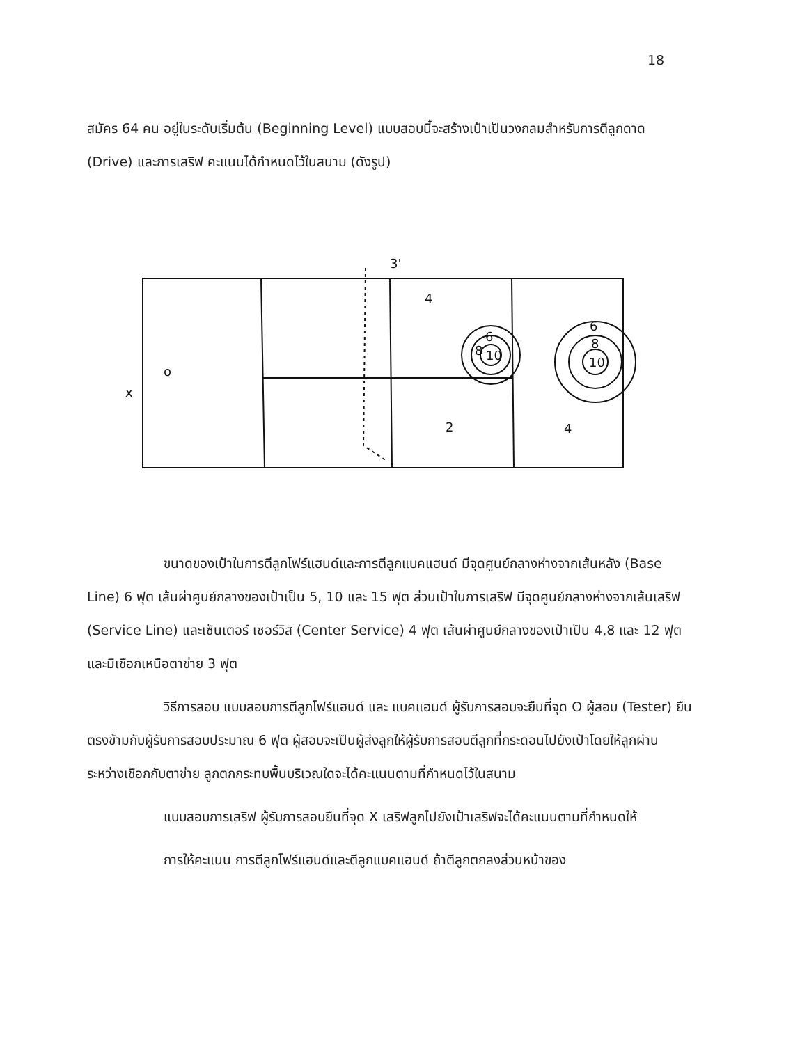18
สมัคร 64 คน อยู่ในระดับเริ่มต้น (Beginning Level) แบบสอบนี้จะสร้างเป้าเป็นวงกลมสำหรับการตีลูกดาด (Drive) และการเสริฟ คะแนนได้กำหนดไว้ในสนาม (ดังรูป)
3'
4
6
8
10
6
8
10
o
x
2
4
ขนาดของเป้าในการตีลูกโฟร์แฮนด์และการตีลูกแบคแฮนด์ มีจุดศูนย์กลางห่างจากเส้นหลัง (Base Line) 6 ฟุต เส้นผ่าศูนย์กลางของเป้าเป็น 5, 10 และ 15 ฟุต ส่วนเป้าในการเสริฟ มีจุดศูนย์กลางห่างจากเส้นเสริฟ (Service Line) และเซ็นเตอร์ เซอร์วิส (Center Service) 4 ฟุต เส้นผ่าศูนย์กลางของเป้าเป็น 4,8 และ 12 ฟุต และมีเชือกเหนือตาข่าย 3 ฟุต
วิธีการสอบ แบบสอบการตีลูกโฟร์แฮนด์ และ แบคแฮนด์ ผู้รับการสอบจะยืนที่จุด O ผู้สอบ (Tester) ยืนตรงข้ามกับผู้รับการสอบประมาณ 6 ฟุต ผู้สอบจะเป็นผู้ส่งลูกให้ผู้รับการสอบตีลูกที่กระดอนไปยังเป้าโดยให้ลูกผ่านระหว่างเชือกกับตาข่าย ลูกตกกระทบพื้นบริเวณใดจะได้คะแนนตามที่กำหนดไว้ในสนาม
แบบสอบการเสริฟ ผู้รับการสอบยืนที่จุด X เสริฟลูกไปยังเป้าเสริฟจะได้คะแนนตามที่กำหนดให้
การให้คะแนน การตีลูกโฟร์แฮนด์และตีลูกแบคแฮนด์ ถ้าตีลูกตกลงส่วนหน้าของ